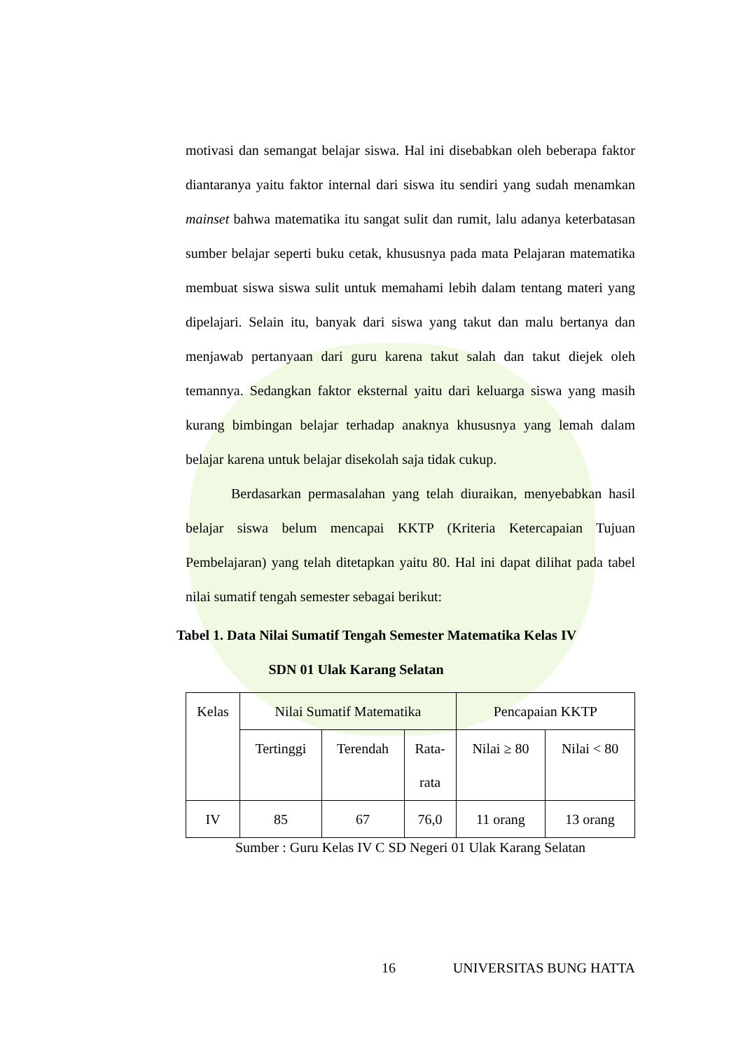motivasi dan semangat belajar siswa. Hal ini disebabkan oleh beberapa faktor diantaranya yaitu faktor internal dari siswa itu sendiri yang sudah menamkan mainset bahwa matematika itu sangat sulit dan rumit, lalu adanya keterbatasan sumber belajar seperti buku cetak, khususnya pada mata Pelajaran matematika membuat siswa siswa sulit untuk memahami lebih dalam tentang materi yang dipelajari. Selain itu, banyak dari siswa yang takut dan malu bertanya dan menjawab pertanyaan dari guru karena takut salah dan takut diejek oleh temannya. Sedangkan faktor eksternal yaitu dari keluarga siswa yang masih kurang bimbingan belajar terhadap anaknya khususnya yang lemah dalam belajar karena untuk belajar disekolah saja tidak cukup.
Berdasarkan permasalahan yang telah diuraikan, menyebabkan hasil belajar siswa belum mencapai KKTP (Kriteria Ketercapaian Tujuan Pembelajaran) yang telah ditetapkan yaitu 80. Hal ini dapat dilihat pada tabel nilai sumatif tengah semester sebagai berikut:
Tabel 1. Data Nilai Sumatif Tengah Semester Matematika Kelas IV
SDN 01 Ulak Karang Selatan
| Kelas | Nilai Sumatif Matematika | | | Pencapaian KKTP | |
| | Tertinggi | Terendah | Rata- rata | Nilai ≥ 80 | Nilai < 80 |
| IV | 85 | 67 | 76,0 | 11 orang | 13 orang |
Sumber : Guru Kelas IV C SD Negeri 01 Ulak Karang Selatan
16 UNIVERSITAS BUNG HATTA